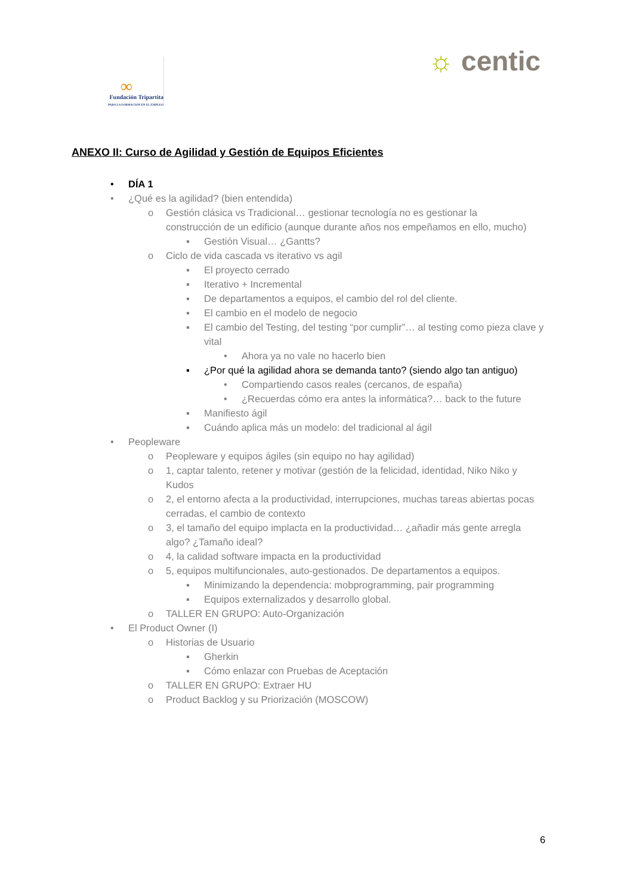∞
Fundación Tripartita
PARA LA FORMACIÓN EN EL EMPLEO
☼ centic
ANEXO II: Curso de Agilidad y Gestión de Equipos Eficientes
• DÍA 1
• ¿Qué es la agilidad? (bien entendida)
o Gestión clásica vs Tradicional… gestionar tecnología no es gestionar la construcción de un edificio (aunque durante años nos empeñamos en ello, mucho)
▪ Gestión Visual… ¿Gantts?
o Ciclo de vida cascada vs iterativo vs agil
▪ El proyecto cerrado
▪ Iterativo + Incremental
▪ De departamentos a equipos, el cambio del rol del cliente.
▪ El cambio en el modelo de negocio
▪ El cambio del Testing, del testing “por cumplir”… al testing como pieza clave y vital
• Ahora ya no vale no hacerlo bien
▪ ¿Por qué la agilidad ahora se demanda tanto? (siendo algo tan antiguo)
• Compartiendo casos reales (cercanos, de españa)
• ¿Recuerdas cómo era antes la informática?… back to the future
▪ Manifiesto ágil
▪ Cuándo aplica más un modelo: del tradicional al ágil
• Peopleware
o Peopleware y equipos ágiles (sin equipo no hay agilidad)
o 1, captar talento, retener y motivar (gestión de la felicidad, identidad, Niko Niko y Kudos
o 2, el entorno afecta a la productividad, interrupciones, muchas tareas abiertas pocas cerradas, el cambio de contexto
o 3, el tamaño del equipo implacta en la productividad… ¿añadir más gente arregla algo? ¿Tamaño ideal?
o 4, la calidad software impacta en la productividad
o 5, equipos multifuncionales, auto-gestionados. De departamentos a equipos.
▪ Minimizando la dependencia: mobprogramming, pair programming
▪ Equipos externalizados y desarrollo global.
o TALLER EN GRUPO: Auto-Organización
• El Product Owner (I)
o Historias de Usuario
▪ Gherkin
▪ Cómo enlazar con Pruebas de Aceptación
o TALLER EN GRUPO: Extraer HU
o Product Backlog y su Priorización (MOSCOW)
6